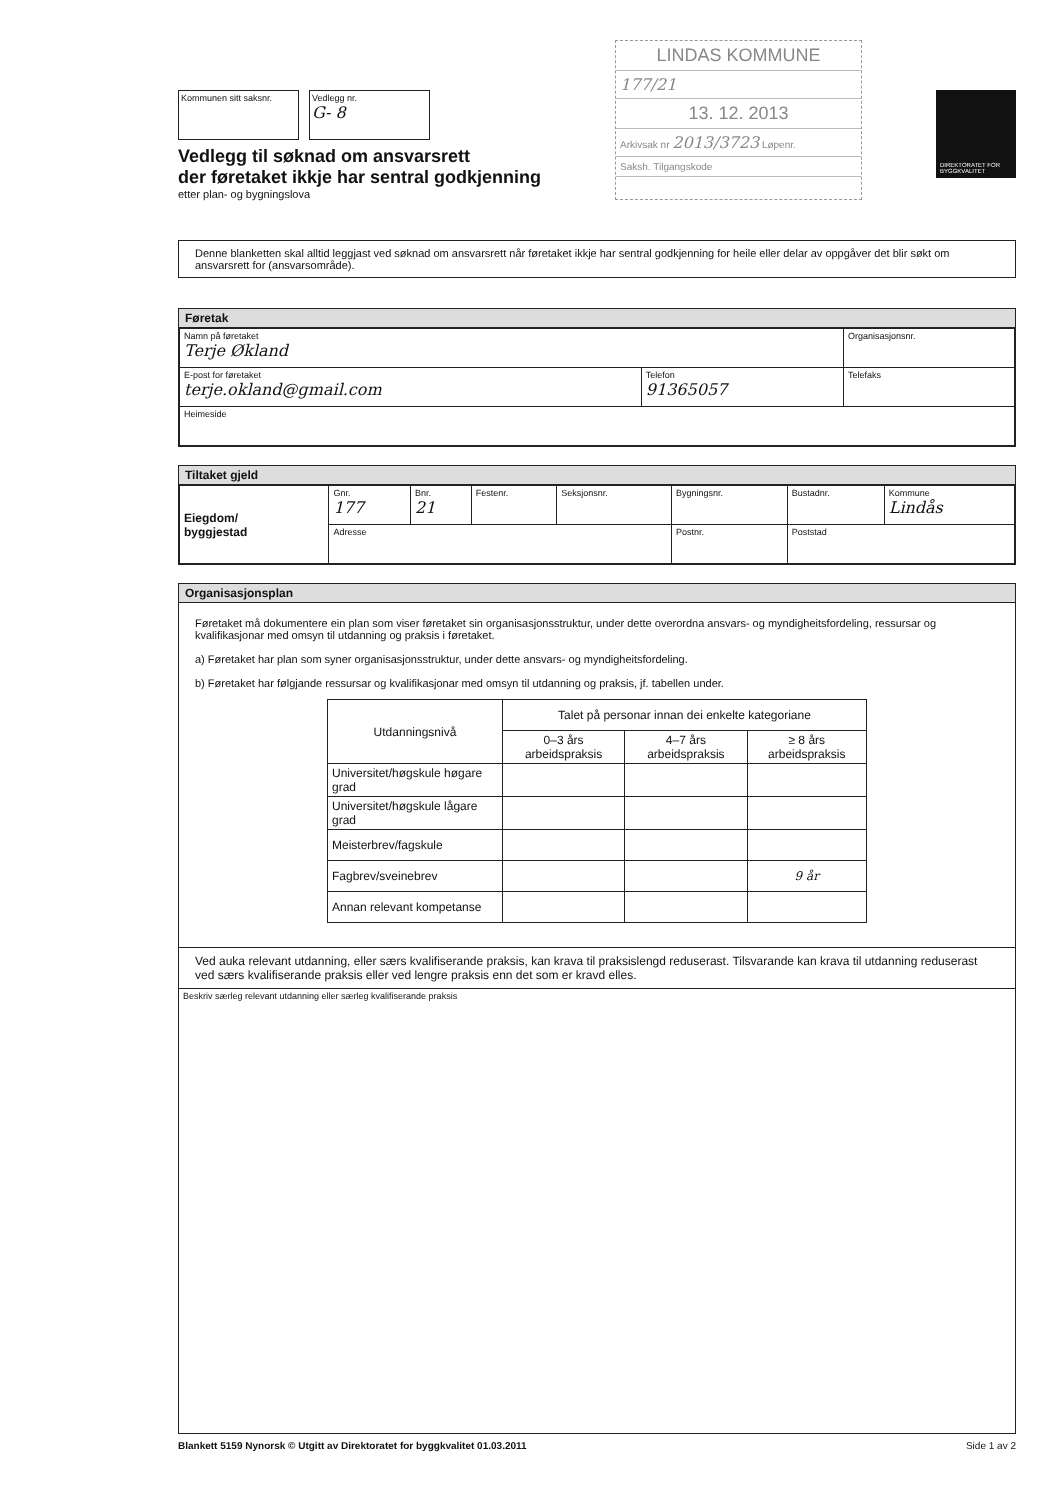Kommunen sitt saksnr. Vedlegg nr.
G- 8
Vedlegg til søknad om ansvarsrett
der føretaket ikkje har sentral godkjenning
etter plan- og bygningslova
LINDAS KOMMUNE
177/21
13. 12. 2013
Arkivsak nr 2013/3723 Løpenr.
Saksh. Tilgangskode
DIREKTORATET FOR BYGGKVALITET
Denne blanketten skal alltid leggjast ved søknad om ansvarsrett når føretaket ikkje har sentral godkjenning for heile eller delar av oppgåver det blir søkt om ansvarsrett for (ansvarsområde).
Føretak
| Namn på føretaket Terje Økland | | Organisasjonsnr. |
| E-post for føretaket terje.okland@gmail.com | Telefon 91365057 | Telefaks |
| Heimeside | | |
Tiltaket gjeld
| Eiegdom/ byggjestad | Gnr. 177 | Bnr. 21 | Festenr. | Seksjonsnr. | Bygningsnr. | Bustadnr. | Kommune Lindås |
| | Adresse | | | | Postnr. | Poststad | |
Organisasjonsplan
Føretaket må dokumentere ein plan som viser føretaket sin organisasjonsstruktur, under dette overordna ansvars- og myndigheitsfordeling, ressursar og kvalifikasjonar med omsyn til utdanning og praksis i føretaket.
a) Føretaket har plan som syner organisasjonsstruktur, under dette ansvars- og myndigheitsfordeling.
b) Føretaket har følgjande ressursar og kvalifikasjonar med omsyn til utdanning og praksis, jf. tabellen under.
| Utdanningsnivå | Talet på personar innan dei enkelte kategoriane | | |
| --- | --- | --- | --- |
| | 0–3 års arbeidspraksis | 4–7 års arbeidspraksis | ≥ 8 års arbeidspraksis |
| Universitet/høgskule høgare grad | | | |
| Universitet/høgskule lågare grad | | | |
| Meisterbrev/fagskule | | | |
| Fagbrev/sveinebrev | | | 9 år |
| Annan relevant kompetanse | | | |
Ved auka relevant utdanning, eller særs kvalifiserande praksis, kan krava til praksislengd reduserast. Tilsvarande kan krava til utdanning reduserast ved særs kvalifiserande praksis eller ved lengre praksis enn det som er kravd elles.
Beskriv særleg relevant utdanning eller særleg kvalifiserande praksis
Blankett 5159 Nynorsk © Utgitt av Direktoratet for byggkvalitet 01.03.2011 Side 1 av 2